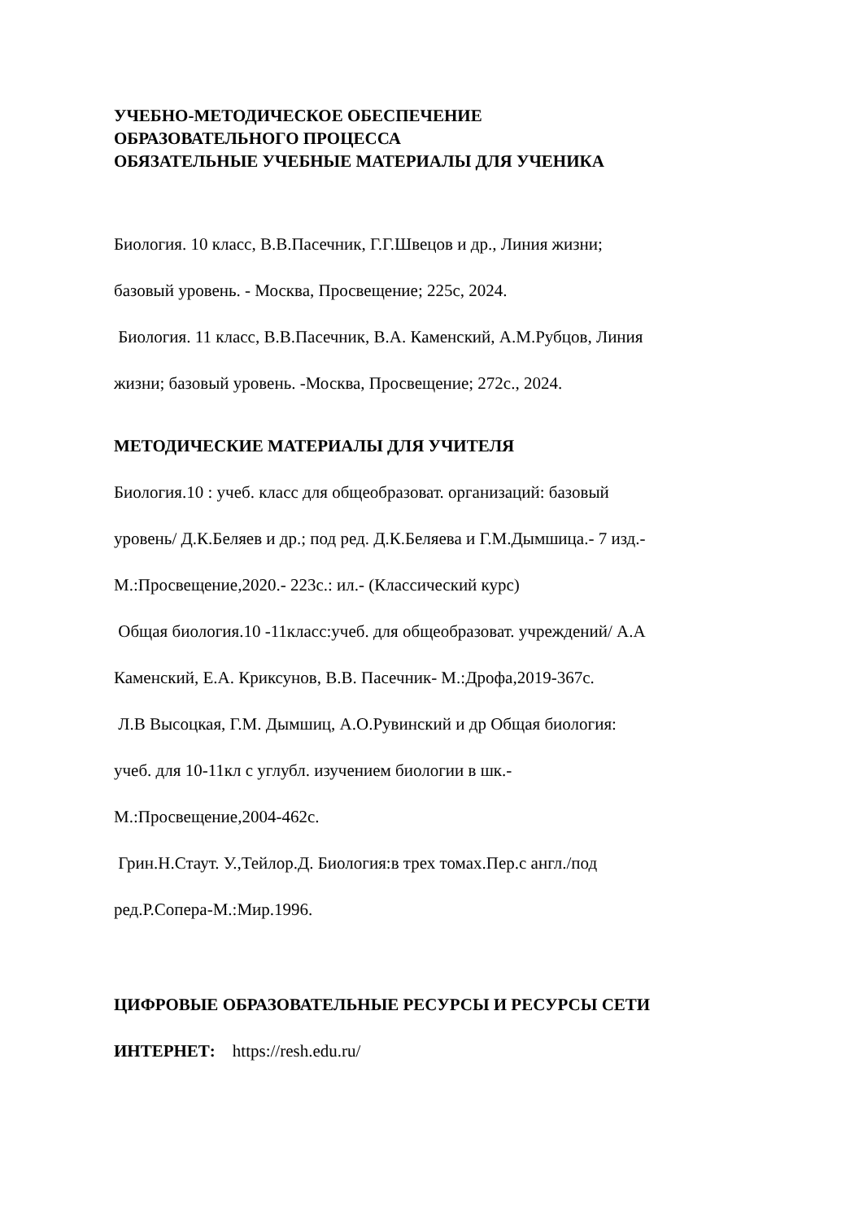УЧЕБНО-МЕТОДИЧЕСКОЕ ОБЕСПЕЧЕНИЕ
ОБРАЗОВАТЕЛЬНОГО ПРОЦЕССА
ОБЯЗАТЕЛЬНЫЕ УЧЕБНЫЕ МАТЕРИАЛЫ ДЛЯ УЧЕНИКА
Биология. 10 класс, В.В.Пасечник, Г.Г.Швецов и др., Линия жизни;
базовый уровень. - Москва, Просвещение; 225с, 2024.
Биология. 11 класс, В.В.Пасечник, В.А. Каменский, А.М.Рубцов, Линия
жизни; базовый уровень. -Москва, Просвещение; 272с., 2024.
МЕТОДИЧЕСКИЕ МАТЕРИАЛЫ ДЛЯ УЧИТЕЛЯ
Биология.10 : учеб. класс для общеобразоват. организаций: базовый
уровень/ Д.К.Беляев и др.; под ред. Д.К.Беляева и Г.М.Дымшица.- 7 изд.-
М.:Просвещение,2020.- 223с.: ил.- (Классический курс)
Общая биология.10 -11класс:учеб. для общеобразоват. учреждений/ А.А
Каменский, Е.А. Криксунов, В.В. Пасечник- М.:Дрофа,2019-367с.
Л.В Высоцкая, Г.М. Дымшиц, А.О.Рувинский и др Общая биология:
учеб. для 10-11кл с углубл. изучением биологии в шк.-
М.:Просвещение,2004-462с.
Грин.Н.Стаут. У.,Тейлор.Д. Биология:в трех томах.Пер.с англ./под
ред.Р.Сопера-М.:Мир.1996.
ЦИФРОВЫЕ ОБРАЗОВАТЕЛЬНЫЕ РЕСУРСЫ И РЕСУРСЫ СЕТИ
ИНТЕРНЕТ: https://resh.edu.ru/